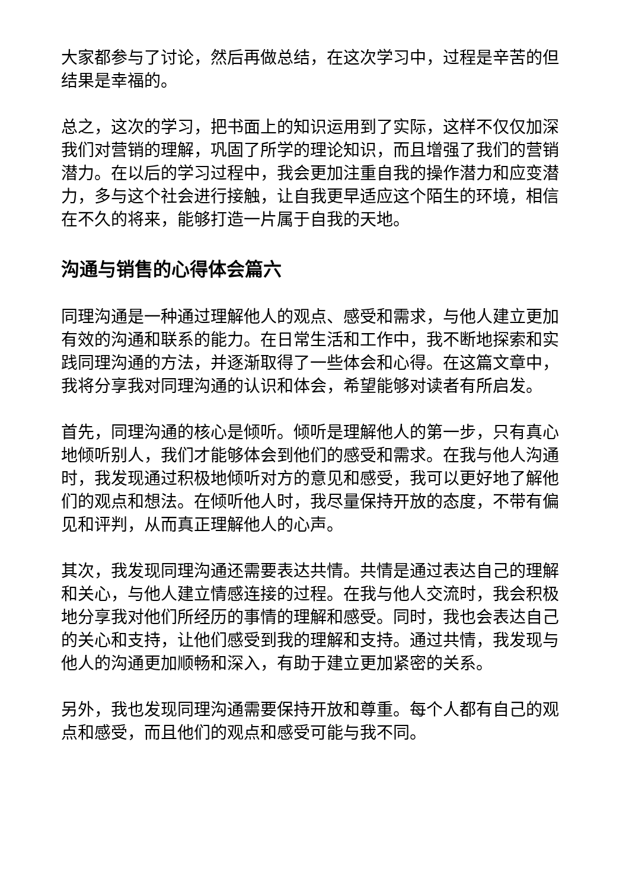大家都参与了讨论，然后再做总结，在这次学习中，过程是辛苦的但结果是幸福的。
总之，这次的学习，把书面上的知识运用到了实际，这样不仅仅加深我们对营销的理解，巩固了所学的理论知识，而且增强了我们的营销潜力。在以后的学习过程中，我会更加注重自我的操作潜力和应变潜力，多与这个社会进行接触，让自我更早适应这个陌生的环境，相信在不久的将来，能够打造一片属于自我的天地。
沟通与销售的心得体会篇六
同理沟通是一种通过理解他人的观点、感受和需求，与他人建立更加有效的沟通和联系的能力。在日常生活和工作中，我不断地探索和实践同理沟通的方法，并逐渐取得了一些体会和心得。在这篇文章中，我将分享我对同理沟通的认识和体会，希望能够对读者有所启发。
首先，同理沟通的核心是倾听。倾听是理解他人的第一步，只有真心地倾听别人，我们才能够体会到他们的感受和需求。在我与他人沟通时，我发现通过积极地倾听对方的意见和感受，我可以更好地了解他们的观点和想法。在倾听他人时，我尽量保持开放的态度，不带有偏见和评判，从而真正理解他人的心声。
其次，我发现同理沟通还需要表达共情。共情是通过表达自己的理解和关心，与他人建立情感连接的过程。在我与他人交流时，我会积极地分享我对他们所经历的事情的理解和感受。同时，我也会表达自己的关心和支持，让他们感受到我的理解和支持。通过共情，我发现与他人的沟通更加顺畅和深入，有助于建立更加紧密的关系。
另外，我也发现同理沟通需要保持开放和尊重。每个人都有自己的观点和感受，而且他们的观点和感受可能与我不同。